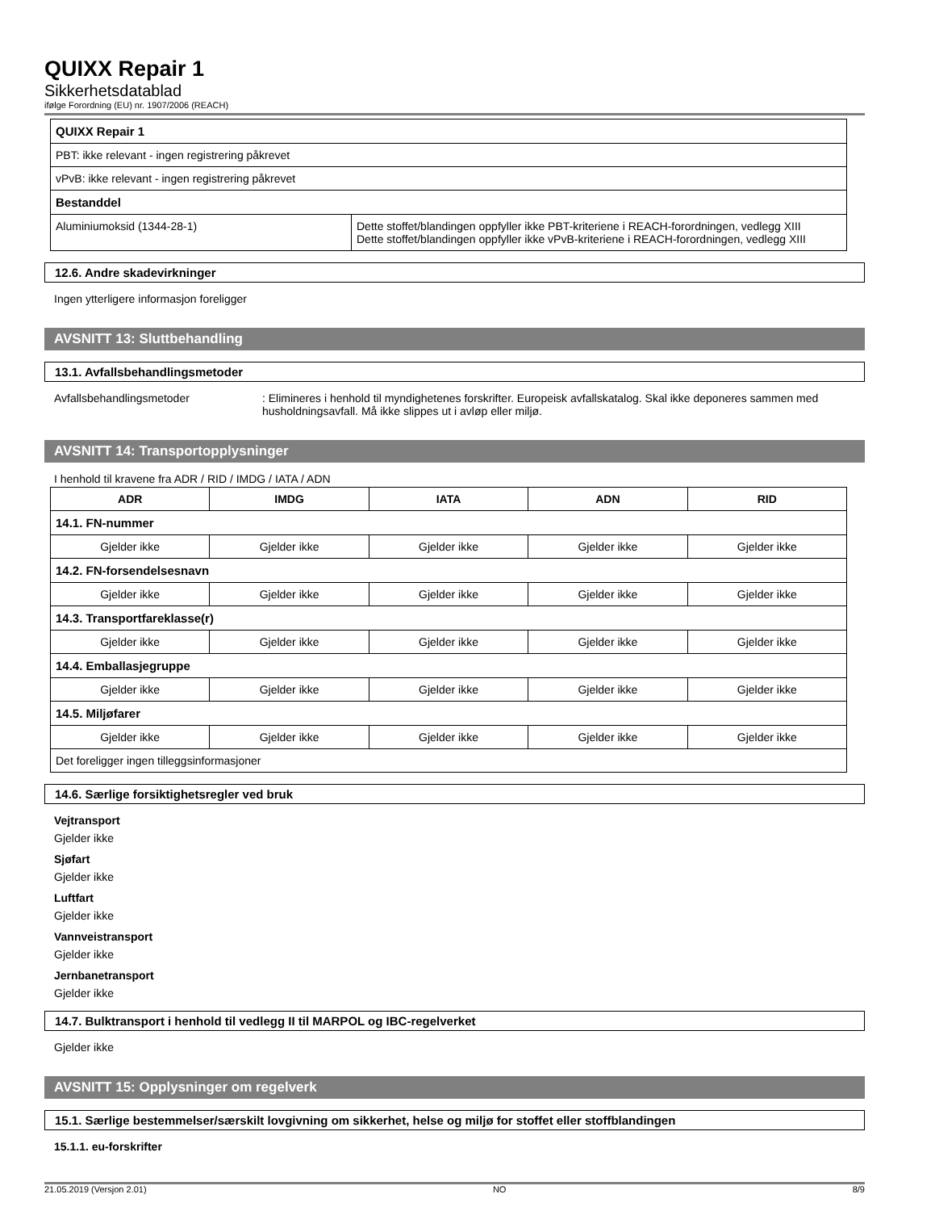QUIXX Repair 1
Sikkerhetsdatablad
ifølge Forordning (EU) nr. 1907/2006 (REACH)
| QUIXX Repair 1 | |
| PBT: ikke relevant - ingen registrering påkrevet | |
| vPvB: ikke relevant - ingen registrering påkrevet | |
| Bestanddel | |
| Aluminiumoksid (1344-28-1) | Dette stoffet/blandingen oppfyller ikke PBT-kriteriene i REACH-forordningen, vedlegg XIII Dette stoffet/blandingen oppfyller ikke vPvB-kriteriene i REACH-forordningen, vedlegg XIII |
12.6. Andre skadevirkninger
Ingen ytterligere informasjon foreligger
AVSNITT 13: Sluttbehandling
13.1. Avfallsbehandlingsmetoder
Avfallsbehandlingsmetoder : Elimineres i henhold til myndighetenes forskrifter. Europeisk avfallskatalog. Skal ikke deponeres sammen med husholdningsavfall. Må ikke slippes ut i avløp eller miljø.
AVSNITT 14: Transportopplysninger
I henhold til kravene fra ADR / RID / IMDG / IATA / ADN
| ADR | IMDG | IATA | ADN | RID |
| --- | --- | --- | --- | --- |
| 14.1. FN-nummer | | | | |
| Gjelder ikke | Gjelder ikke | Gjelder ikke | Gjelder ikke | Gjelder ikke |
| 14.2. FN-forsendelsesnavn | | | | |
| Gjelder ikke | Gjelder ikke | Gjelder ikke | Gjelder ikke | Gjelder ikke |
| 14.3. Transportfareklasse(r) | | | | |
| Gjelder ikke | Gjelder ikke | Gjelder ikke | Gjelder ikke | Gjelder ikke |
| 14.4. Emballasjegruppe | | | | |
| Gjelder ikke | Gjelder ikke | Gjelder ikke | Gjelder ikke | Gjelder ikke |
| 14.5. Miljøfarer | | | | |
| Gjelder ikke | Gjelder ikke | Gjelder ikke | Gjelder ikke | Gjelder ikke |
| Det foreligger ingen tilleggsinformasjoner | | | | |
14.6. Særlige forsiktighetsregler ved bruk
Vejtransport
Gjelder ikke
Sjøfart
Gjelder ikke
Luftfart
Gjelder ikke
Vannveistransport
Gjelder ikke
Jernbanetransport
Gjelder ikke
14.7. Bulktransport i henhold til vedlegg II til MARPOL og IBC-regelverket
Gjelder ikke
AVSNITT 15: Opplysninger om regelverk
15.1. Særlige bestemmelser/særskilt lovgivning om sikkerhet, helse og miljø for stoffet eller stoffblandingen
15.1.1. eu-forskrifter
21.05.2019 (Versjon 2.01) NO 8/9